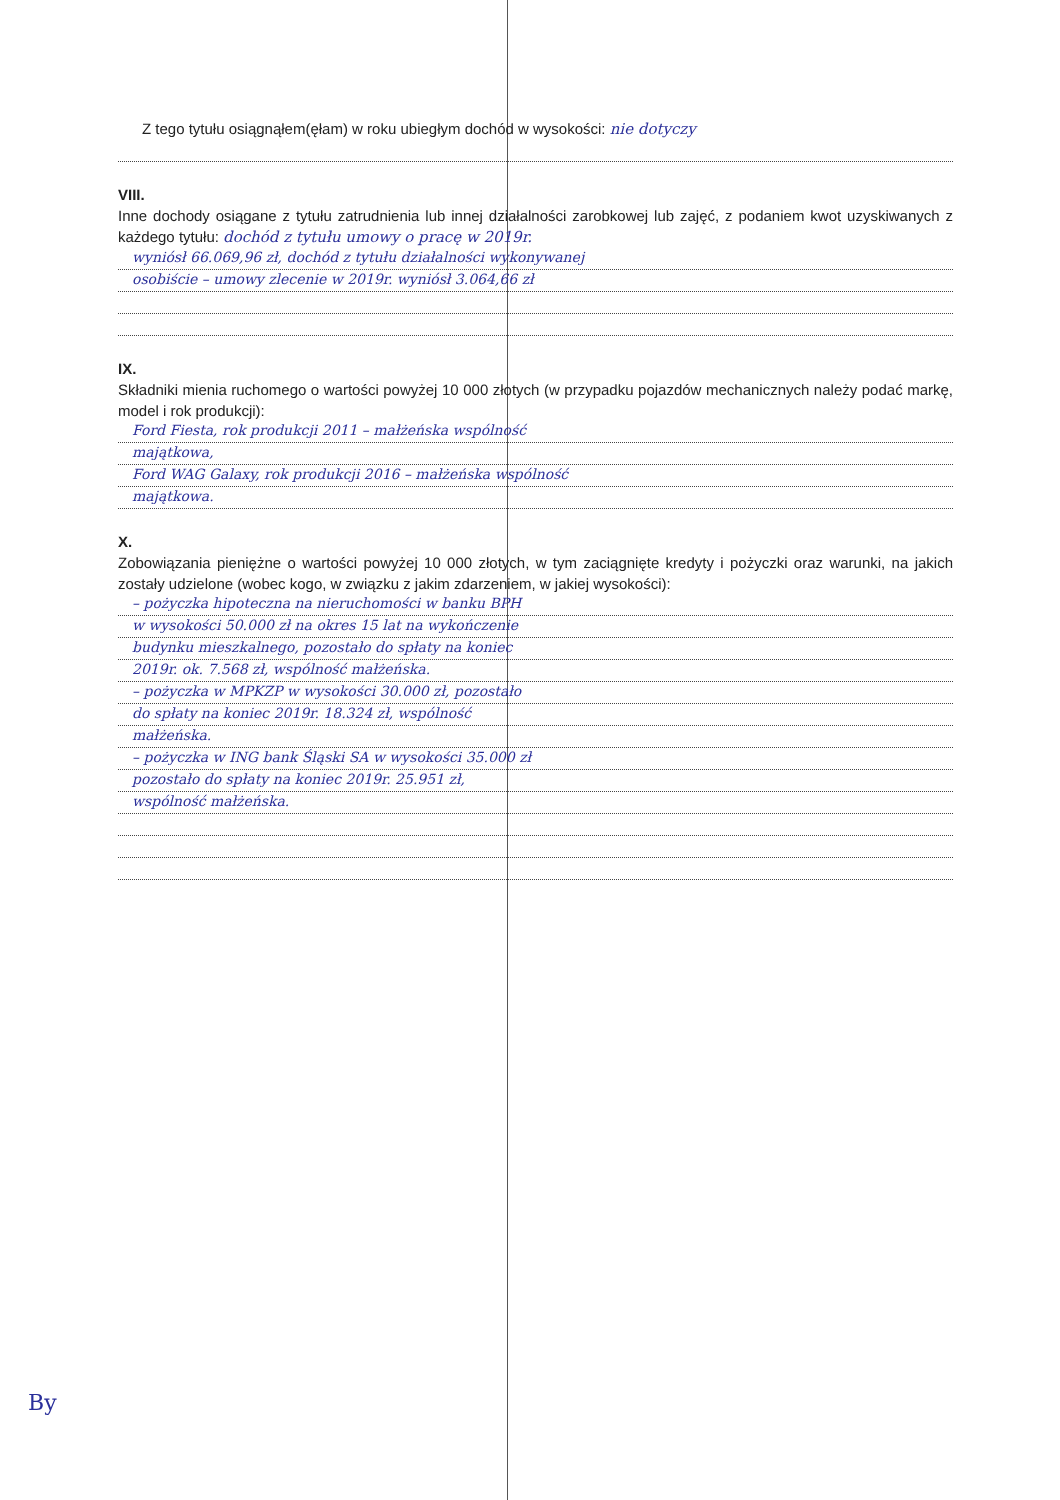Z tego tytułu osiągnąłem(ęłam) w roku ubiegłym dochód w wysokości: nie dotyczy
VIII.
Inne dochody osiągane z tytułu zatrudnienia lub innej działalności zarobkowej lub zajęć, z podaniem kwot uzyskiwanych z każdego tytułu: dochód z tytułu umowy o pracę w 2019r.
wyniósł 66.069,96 zł, dochód z tytułu działalności wykonywanej
osobiście – umowy zlecenie w 2019r. wyniósł 3.064,66 zł
IX.
Składniki mienia ruchomego o wartości powyżej 10 000 złotych (w przypadku pojazdów mechanicznych należy podać markę, model i rok produkcji):
Ford Fiesta, rok produkcji 2011 – małżeńska wspólność
majątkowa,
Ford WAG Galaxy, rok produkcji 2016 – małżeńska wspólność
majątkowa.
X.
Zobowiązania pieniężne o wartości powyżej 10 000 złotych, w tym zaciągnięte kredyty i pożyczki oraz warunki, na jakich zostały udzielone (wobec kogo, w związku z jakim zdarzeniem, w jakiej wysokości):
– pożyczka hipoteczna na nieruchomości w banku BPH
w wysokości 50.000 zł na okres 15 lat na wykończenie
budynku mieszkalnego, pozostało do spłaty na koniec
2019r. ok. 7.568 zł, wspólność małżeńska.
– pożyczka w MPKZP w wysokości 30.000 zł, pozostało
do spłaty na koniec 2019r. 18.324 zł, wspólność
małżeńska.
– pożyczka w ING bank Śląski SA w wysokości 35.000 zł
pozostało do spłaty na koniec 2019r. 25.951 zł,
wspólność małżeńska.
By